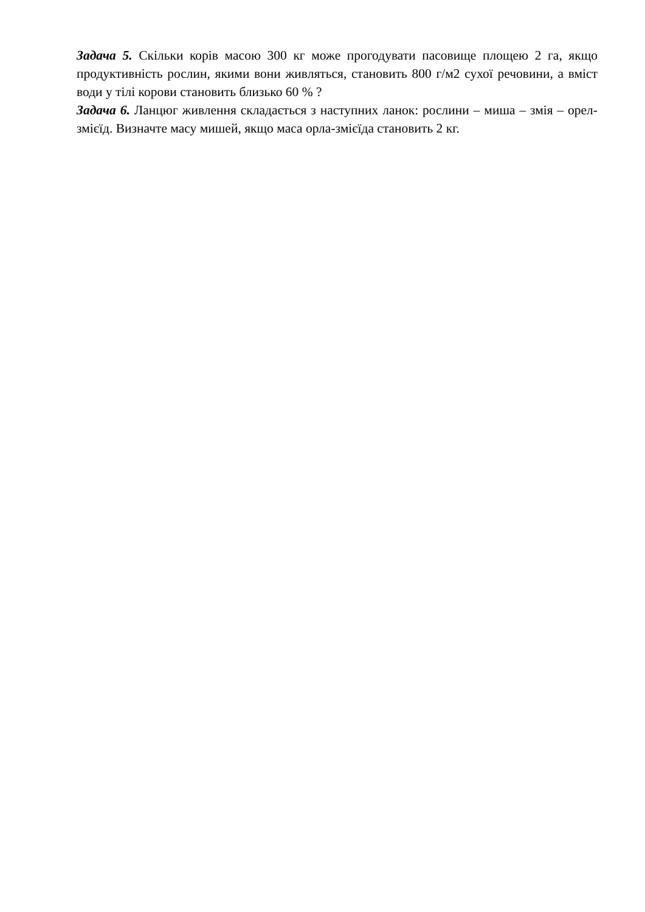Задача 5. Скільки корів масою 300 кг може прогодувати пасовище площею 2 га, якщо продуктивність рослин, якими вони живляться, становить 800 г/м2 сухої речовини, а вміст води у тілі корови становить близько 60 % ?
Задача 6. Ланцюг живлення складається з наступних ланок: рослини – миша – змія – орел-змієїд. Визначте масу мишей, якщо маса орла-змієїда становить 2 кг.